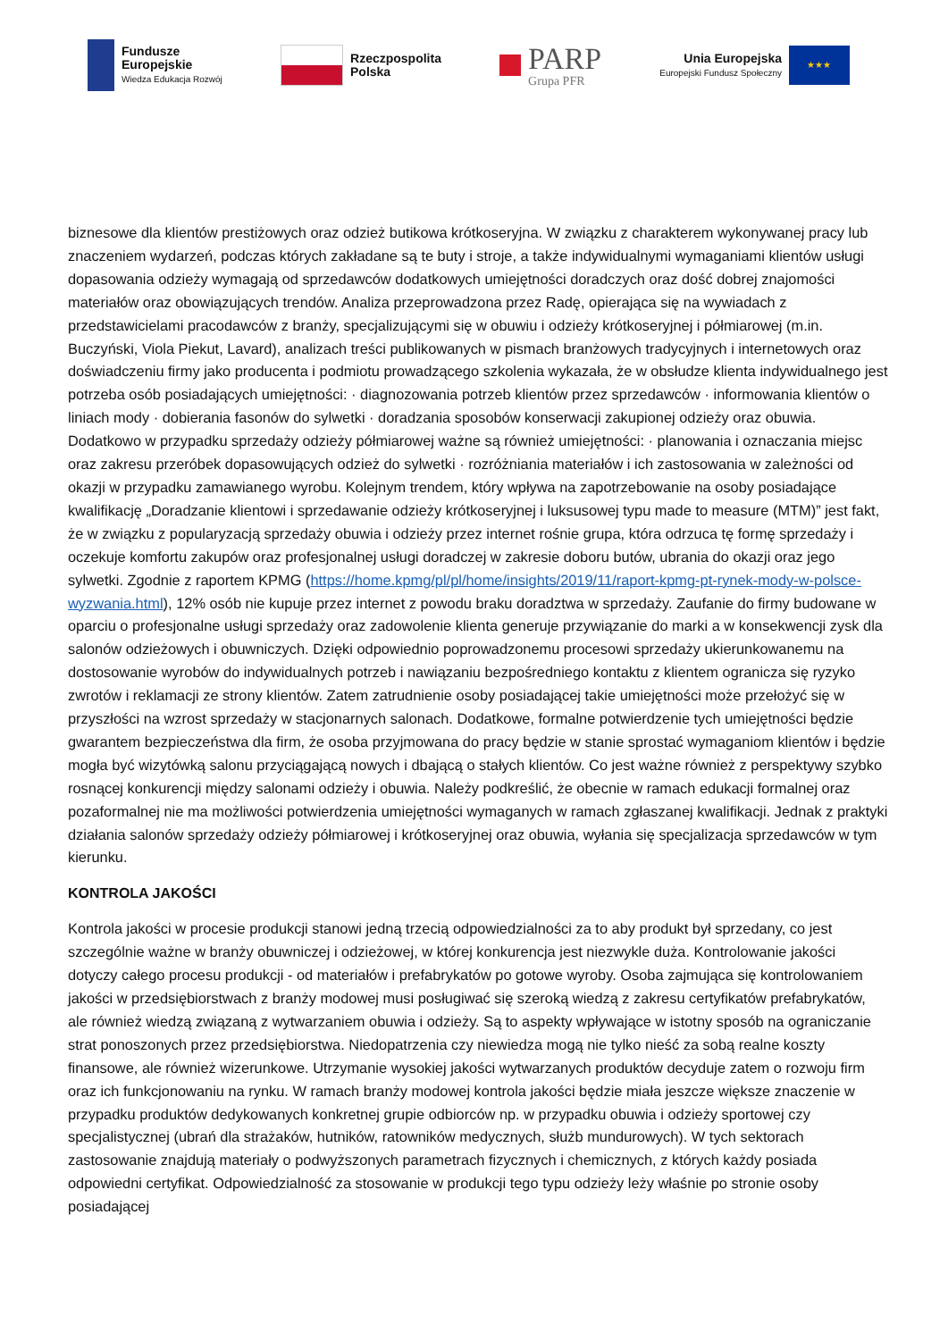Fundusze
Europejskie
Wiedza Edukacja Rozwój
Rzeczpospolita
Polska
PARP
Grupa PFR
Unia Europejska
Europejski Fundusz Społeczny
★★★
biznesowe dla klientów prestiżowych oraz odzież butikowa krótkoseryjna. W związku z charakterem wykonywanej pracy lub znaczeniem wydarzeń, podczas których zakładane są te buty i stroje, a także indywidualnymi wymaganiami klientów usługi dopasowania odzieży wymagają od sprzedawców dodatkowych umiejętności doradczych oraz dość dobrej znajomości materiałów oraz obowiązujących trendów. Analiza przeprowadzona przez Radę, opierająca się na wywiadach z przedstawicielami pracodawców z branży, specjalizującymi się w obuwiu i odzieży krótkoseryjnej i półmiarowej (m.in. Buczyński, Viola Piekut, Lavard), analizach treści publikowanych w pismach branżowych tradycyjnych i internetowych oraz doświadczeniu firmy jako producenta i podmiotu prowadzącego szkolenia wykazała, że w obsłudze klienta indywidualnego jest potrzeba osób posiadających umiejętności: · diagnozowania potrzeb klientów przez sprzedawców · informowania klientów o liniach mody · dobierania fasonów do sylwetki · doradzania sposobów konserwacji zakupionej odzieży oraz obuwia. Dodatkowo w przypadku sprzedaży odzieży półmiarowej ważne są również umiejętności: · planowania i oznaczania miejsc oraz zakresu przeróbek dopasowujących odzież do sylwetki · rozróżniania materiałów i ich zastosowania w zależności od okazji w przypadku zamawianego wyrobu. Kolejnym trendem, który wpływa na zapotrzebowanie na osoby posiadające kwalifikację „Doradzanie klientowi i sprzedawanie odzieży krótkoseryjnej i luksusowej typu made to measure (MTM)” jest fakt, że w związku z popularyzacją sprzedaży obuwia i odzieży przez internet rośnie grupa, która odrzuca tę formę sprzedaży i oczekuje komfortu zakupów oraz profesjonalnej usługi doradczej w zakresie doboru butów, ubrania do okazji oraz jego sylwetki. Zgodnie z raportem KPMG (https://home.kpmg/pl/pl/home/insights/2019/11/raport-kpmg-pt-rynek-mody-w-polsce-wyzwania.html), 12% osób nie kupuje przez internet z powodu braku doradztwa w sprzedaży. Zaufanie do firmy budowane w oparciu o profesjonalne usługi sprzedaży oraz zadowolenie klienta generuje przywiązanie do marki a w konsekwencji zysk dla salonów odzieżowych i obuwniczych. Dzięki odpowiednio poprowadzonemu procesowi sprzedaży ukierunkowanemu na dostosowanie wyrobów do indywidualnych potrzeb i nawiązaniu bezpośredniego kontaktu z klientem ogranicza się ryzyko zwrotów i reklamacji ze strony klientów. Zatem zatrudnienie osoby posiadającej takie umiejętności może przełożyć się w przyszłości na wzrost sprzedaży w stacjonarnych salonach. Dodatkowe, formalne potwierdzenie tych umiejętności będzie gwarantem bezpieczeństwa dla firm, że osoba przyjmowana do pracy będzie w stanie sprostać wymaganiom klientów i będzie mogła być wizytówką salonu przyciągającą nowych i dbającą o stałych klientów. Co jest ważne również z perspektywy szybko rosnącej konkurencji między salonami odzieży i obuwia. Należy podkreślić, że obecnie w ramach edukacji formalnej oraz pozaformalnej nie ma możliwości potwierdzenia umiejętności wymaganych w ramach zgłaszanej kwalifikacji. Jednak z praktyki działania salonów sprzedaży odzieży półmiarowej i krótkoseryjnej oraz obuwia, wyłania się specjalizacja sprzedawców w tym kierunku.
KONTROLA JAKOŚCI
Kontrola jakości w procesie produkcji stanowi jedną trzecią odpowiedzialności za to aby produkt był sprzedany, co jest szczególnie ważne w branży obuwniczej i odzieżowej, w której konkurencja jest niezwykle duża. Kontrolowanie jakości dotyczy całego procesu produkcji - od materiałów i prefabrykatów po gotowe wyroby. Osoba zajmująca się kontrolowaniem jakości w przedsiębiorstwach z branży modowej musi posługiwać się szeroką wiedzą z zakresu certyfikatów prefabrykatów, ale również wiedzą związaną z wytwarzaniem obuwia i odzieży. Są to aspekty wpływające w istotny sposób na ograniczanie strat ponoszonych przez przedsiębiorstwa. Niedopatrzenia czy niewiedza mogą nie tylko nieść za sobą realne koszty finansowe, ale również wizerunkowe. Utrzymanie wysokiej jakości wytwarzanych produktów decyduje zatem o rozwoju firm oraz ich funkcjonowaniu na rynku. W ramach branży modowej kontrola jakości będzie miała jeszcze większe znaczenie w przypadku produktów dedykowanych konkretnej grupie odbiorców np. w przypadku obuwia i odzieży sportowej czy specjalistycznej (ubrań dla strażaków, hutników, ratowników medycznych, służb mundurowych). W tych sektorach zastosowanie znajdują materiały o podwyższonych parametrach fizycznych i chemicznych, z których każdy posiada odpowiedni certyfikat. Odpowiedzialność za stosowanie w produkcji tego typu odzieży leży właśnie po stronie osoby posiadającej